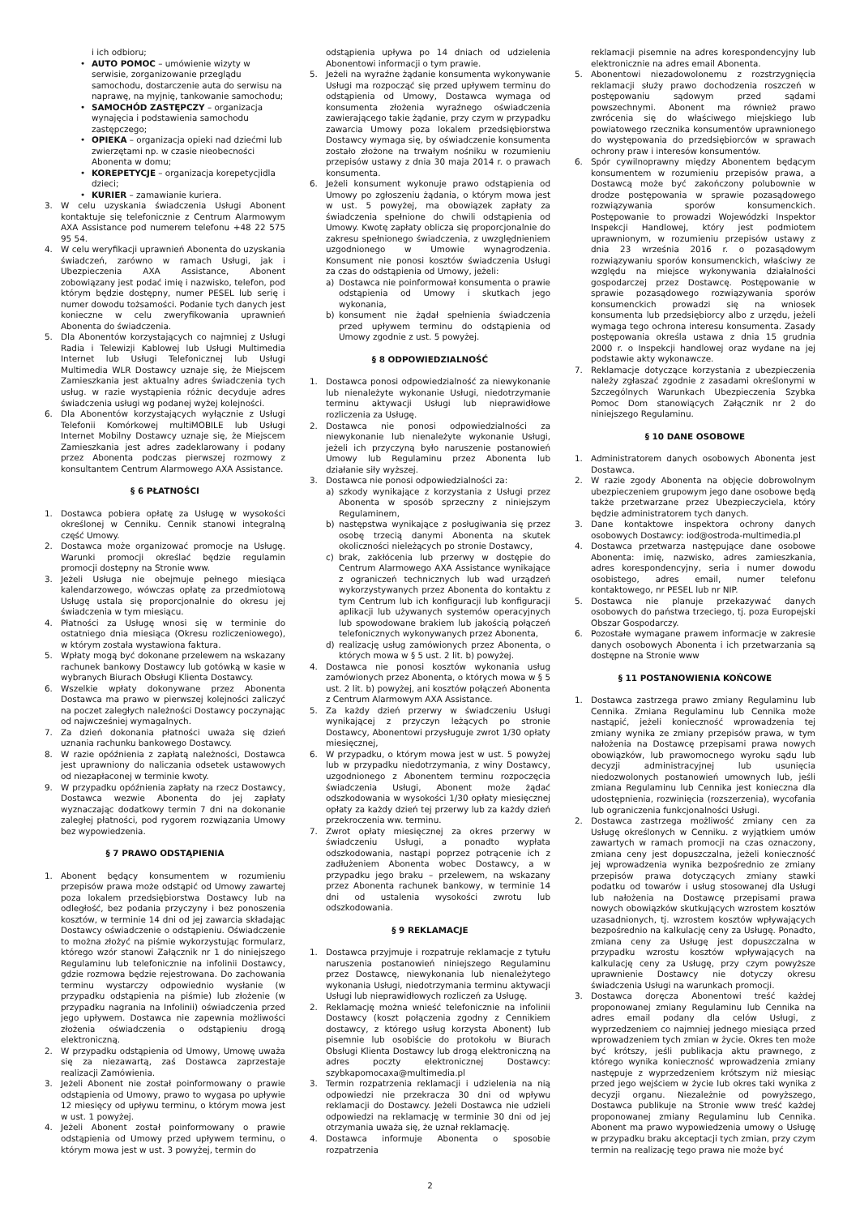i ich odbioru;
• AUTO POMOC – umówienie wizyty w serwisie, zorganizowanie przeglądu samochodu, dostarczenie auta do serwisu na naprawę, na myjnię, tankowanie samochodu;
• SAMOCHÓD ZASTĘPCZY – organizacja wynajęcia i podstawienia samochodu zastępczego;
• OPIEKA – organizacja opieki nad dziećmi lub zwierzętami np. w czasie nieobecności Abonenta w domu;
• KOREPETYCJE – organizacja korepetycjidla dzieci;
• KURIER – zamawianie kuriera.
3. W celu uzyskania świadczenia Usługi Abonent kontaktuje się telefonicznie z Centrum Alarmowym AXA Assistance pod numerem telefonu +48 22 575 95 54.
4. W celu weryfikacji uprawnień Abonenta do uzyskania świadczeń, zarówno w ramach Usługi, jak i Ubezpieczenia AXA Assistance, Abonent zobowiązany jest podać imię i nazwisko, telefon, pod którym będzie dostępny, numer PESEL lub serię i numer dowodu tożsamości. Podanie tych danych jest konieczne w celu zweryfikowania uprawnień Abonenta do świadczenia.
5. Dla Abonentów korzystających co najmniej z Usługi Radia i Telewizji Kablowej lub Usługi Multimedia Internet lub Usługi Telefonicznej lub Usługi Multimedia WLR Dostawcy uznaje się, że Miejscem Zamieszkania jest aktualny adres świadczenia tych usług. w razie wystąpienia różnic decyduje adres świadczenia usługi wg podanej wyżej kolejności.
6. Dla Abonentów korzystających wyłącznie z Usługi Telefonii Komórkowej multiMOBILE lub Usługi Internet Mobilny Dostawcy uznaje się, że Miejscem Zamieszkania jest adres zadeklarowany i podany przez Abonenta podczas pierwszej rozmowy z konsultantem Centrum Alarmowego AXA Assistance.
§ 6 PŁATNOŚCI
1. Dostawca pobiera opłatę za Usługę w wysokości określonej w Cenniku. Cennik stanowi integralną część Umowy.
2. Dostawca może organizować promocje na Usługę. Warunki promocji określać będzie regulamin promocji dostępny na Stronie www.
3. Jeżeli Usługa nie obejmuje pełnego miesiąca kalendarzowego, wówczas opłatę za przedmiotową Usługę ustala się proporcjonalnie do okresu jej świadczenia w tym miesiącu.
4. Płatności za Usługę wnosi się w terminie do ostatniego dnia miesiąca (Okresu rozliczeniowego), w którym została wystawiona faktura.
5. Wpłaty mogą być dokonane przelewem na wskazany rachunek bankowy Dostawcy lub gotówką w kasie w wybranych Biurach Obsługi Klienta Dostawcy.
6. Wszelkie wpłaty dokonywane przez Abonenta Dostawca ma prawo w pierwszej kolejności zaliczyć na poczet zaległych należności Dostawcy poczynając od najwcześniej wymagalnych.
7. Za dzień dokonania płatności uważa się dzień uznania rachunku bankowego Dostawcy.
8. W razie opóźnienia z zapłatą należności, Dostawca jest uprawniony do naliczania odsetek ustawowych od niezapłaconej w terminie kwoty.
9. W przypadku opóźnienia zapłaty na rzecz Dostawcy, Dostawca wezwie Abonenta do jej zapłaty wyznaczając dodatkowy termin 7 dni na dokonanie zaległej płatności, pod rygorem rozwiązania Umowy bez wypowiedzenia.
§ 7 PRAWO ODSTĄPIENIA
1. Abonent będący konsumentem w rozumieniu przepisów prawa może odstąpić od Umowy zawartej poza lokalem przedsiębiorstwa Dostawcy lub na odległość, bez podania przyczyny i bez ponoszenia kosztów, w terminie 14 dni od jej zawarcia składając Dostawcy oświadczenie o odstąpieniu. Oświadczenie to można złożyć na piśmie wykorzystując formularz, którego wzór stanowi Załącznik nr 1 do niniejszego Regulaminu lub telefonicznie na infolinii Dostawcy, gdzie rozmowa będzie rejestrowana. Do zachowania terminu wystarczy odpowiednio wysłanie (w przypadku odstąpienia na piśmie) lub złożenie (w przypadku nagrania na Infolinii) oświadczenia przed jego upływem. Dostawca nie zapewnia możliwości złożenia oświadczenia o odstąpieniu drogą elektroniczną.
2. W przypadku odstąpienia od Umowy, Umowę uważa się za niezawartą, zaś Dostawca zaprzestaje realizacji Zamówienia.
3. Jeżeli Abonent nie został poinformowany o prawie odstąpienia od Umowy, prawo to wygasa po upływie 12 miesięcy od upływu terminu, o którym mowa jest w ust. 1 powyżej.
4. Jeżeli Abonent został poinformowany o prawie odstąpienia od Umowy przed upływem terminu, o którym mowa jest w ust. 3 powyżej, termin do
odstąpienia upływa po 14 dniach od udzielenia Abonentowi informacji o tym prawie.
5. Jeżeli na wyraźne żądanie konsumenta wykonywanie Usługi ma rozpocząć się przed upływem terminu do odstąpienia od Umowy, Dostawca wymaga od konsumenta złożenia wyraźnego oświadczenia zawierającego takie żądanie, przy czym w przypadku zawarcia Umowy poza lokalem przedsiębiorstwa Dostawcy wymaga się, by oświadczenie konsumenta zostało złożone na trwałym nośniku w rozumieniu przepisów ustawy z dnia 30 maja 2014 r. o prawach konsumenta.
6. Jeżeli konsument wykonuje prawo odstąpienia od Umowy po zgłoszeniu żądania, o którym mowa jest w ust. 5 powyżej, ma obowiązek zapłaty za świadczenia spełnione do chwili odstąpienia od Umowy. Kwotę zapłaty oblicza się proporcjonalnie do zakresu spełnionego świadczenia, z uwzględnieniem uzgodnionego w Umowie wynagrodzenia. Konsument nie ponosi kosztów świadczenia Usługi za czas do odstąpienia od Umowy, jeżeli:
a) Dostawca nie poinformował konsumenta o prawie odstąpienia od Umowy i skutkach jego wykonania,
b) konsument nie żądał spełnienia świadczenia przed upływem terminu do odstąpienia od Umowy zgodnie z ust. 5 powyżej.
§ 8 ODPOWIEDZIALNOŚĆ
1. Dostawca ponosi odpowiedzialność za niewykonanie lub nienależyte wykonanie Usługi, niedotrzymanie terminu aktywacji Usługi lub nieprawidłowe rozliczenia za Usługę.
2. Dostawca nie ponosi odpowiedzialności za niewykonanie lub nienależyte wykonanie Usługi, jeżeli ich przyczyną było naruszenie postanowień Umowy lub Regulaminu przez Abonenta lub działanie siły wyższej.
3. Dostawca nie ponosi odpowiedzialności za:
a) szkody wynikające z korzystania z Usługi przez Abonenta w sposób sprzeczny z niniejszym Regulaminem,
b) następstwa wynikające z posługiwania się przez osobę trzecią danymi Abonenta na skutek okoliczności nieleżących po stronie Dostawcy,
c) brak, zakłócenia lub przerwy w dostępie do Centrum Alarmowego AXA Assistance wynikające z ograniczeń technicznych lub wad urządzeń wykorzystywanych przez Abonenta do kontaktu z tym Centrum lub ich konfiguracji lub konfiguracji aplikacji lub używanych systemów operacyjnych lub spowodowane brakiem lub jakością połączeń telefonicznych wykonywanych przez Abonenta,
d) realizację usług zamówionych przez Abonenta, o których mowa w § 5 ust. 2 lit. b) powyżej.
4. Dostawca nie ponosi kosztów wykonania usług zamówionych przez Abonenta, o których mowa w § 5 ust. 2 lit. b) powyżej, ani kosztów połączeń Abonenta z Centrum Alarmowym AXA Assistance.
5. Za każdy dzień przerwy w świadczeniu Usługi wynikającej z przyczyn leżących po stronie Dostawcy, Abonentowi przysługuje zwrot 1/30 opłaty miesięcznej,
6. W przypadku, o którym mowa jest w ust. 5 powyżej lub w przypadku niedotrzymania, z winy Dostawcy, uzgodnionego z Abonentem terminu rozpoczęcia świadczenia Usługi, Abonent może żądać odszkodowania w wysokości 1/30 opłaty miesięcznej opłaty za każdy dzień tej przerwy lub za każdy dzień przekroczenia ww. terminu.
7. Zwrot opłaty miesięcznej za okres przerwy w świadczeniu Usługi, a ponadto wypłata odszkodowania, nastąpi poprzez potrącenie ich z zadłużeniem Abonenta wobec Dostawcy, a w przypadku jego braku – przelewem, na wskazany przez Abonenta rachunek bankowy, w terminie 14 dni od ustalenia wysokości zwrotu lub odszkodowania.
§ 9 REKLAMACJE
1. Dostawca przyjmuje i rozpatruje reklamacje z tytułu naruszenia postanowień niniejszego Regulaminu przez Dostawcę, niewykonania lub nienależytego wykonania Usługi, niedotrzymania terminu aktywacji Usługi lub nieprawidłowych rozliczeń za Usługę.
2. Reklamację można wnieść telefonicznie na infolinii Dostawcy (koszt połączenia zgodny z Cennikiem dostawcy, z którego usług korzysta Abonent) lub pisemnie lub osobiście do protokołu w Biurach Obsługi Klienta Dostawcy lub drogą elektroniczną na adres poczty elektronicznej Dostawcy: szybkapomocaxa@multimedia.pl
3. Termin rozpatrzenia reklamacji i udzielenia na nią odpowiedzi nie przekracza 30 dni od wpływu reklamacji do Dostawcy. Jeżeli Dostawca nie udzieli odpowiedzi na reklamację w terminie 30 dni od jej otrzymania uważa się, że uznał reklamację.
4. Dostawca informuje Abonenta o sposobie rozpatrzenia
reklamacji pisemnie na adres korespondencyjny lub elektronicznie na adres email Abonenta.
5. Abonentowi niezadowolonemu z rozstrzygnięcia reklamacji służy prawo dochodzenia roszczeń w postępowaniu sądowym przed sądami powszechnymi. Abonent ma również prawo zwrócenia się do właściwego miejskiego lub powiatowego rzecznika konsumentów uprawnionego do występowania do przedsiębiorców w sprawach ochrony praw i interesów konsumentów.
6. Spór cywilnoprawny między Abonentem będącym konsumentem w rozumieniu przepisów prawa, a Dostawcą może być zakończony polubownie w drodze postępowania w sprawie pozasądowego rozwiązywania sporów konsumenckich. Postępowanie to prowadzi Wojewódzki Inspektor Inspekcji Handlowej, który jest podmiotem uprawnionym, w rozumieniu przepisów ustawy z dnia 23 września 2016 r. o pozasądowym rozwiązywaniu sporów konsumenckich, właściwy ze względu na miejsce wykonywania działalności gospodarczej przez Dostawcę. Postępowanie w sprawie pozasądowego rozwiązywania sporów konsumenckich prowadzi się na wniosek konsumenta lub przedsiębiorcy albo z urzędu, jeżeli wymaga tego ochrona interesu konsumenta. Zasady postępowania określa ustawa z dnia 15 grudnia 2000 r. o Inspekcji handlowej oraz wydane na jej podstawie akty wykonawcze.
7. Reklamacje dotyczące korzystania z ubezpieczenia należy zgłaszać zgodnie z zasadami określonymi w Szczególnych Warunkach Ubezpieczenia Szybka Pomoc Dom stanowiących Załącznik nr 2 do niniejszego Regulaminu.
§ 10 DANE OSOBOWE
1. Administratorem danych osobowych Abonenta jest Dostawca.
2. W razie zgody Abonenta na objęcie dobrowolnym ubezpieczeniem grupowym jego dane osobowe będą także przetwarzane przez Ubezpieczyciela, który będzie administratorem tych danych.
3. Dane kontaktowe inspektora ochrony danych osobowych Dostawcy: iod@ostroda-multimedia.pl
4. Dostawca przetwarza następujące dane osobowe Abonenta: imię, nazwisko, adres zamieszkania, adres korespondencyjny, seria i numer dowodu osobistego, adres email, numer telefonu kontaktowego, nr PESEL lub nr NIP.
5. Dostawca nie planuje przekazywać danych osobowych do państwa trzeciego, tj. poza Europejski Obszar Gospodarczy.
6. Pozostałe wymagane prawem informacje w zakresie danych osobowych Abonenta i ich przetwarzania są dostępne na Stronie www
§ 11 POSTANOWIENIA KOŃCOWE
1. Dostawca zastrzega prawo zmiany Regulaminu lub Cennika. Zmiana Regulaminu lub Cennika może nastąpić, jeżeli konieczność wprowadzenia tej zmiany wynika ze zmiany przepisów prawa, w tym nałożenia na Dostawcę przepisami prawa nowych obowiązków, lub prawomocnego wyroku sądu lub decyzji administracyjnej lub usunięcia niedozwolonych postanowień umownych lub, jeśli zmiana Regulaminu lub Cennika jest konieczna dla udostępnienia, rozwinięcia (rozszerzenia), wycofania lub ograniczenia funkcjonalności Usługi.
2. Dostawca zastrzega możliwość zmiany cen za Usługę określonych w Cenniku. z wyjątkiem umów zawartych w ramach promocji na czas oznaczony, zmiana ceny jest dopuszczalna, jeżeli konieczność jej wprowadzenia wynika bezpośrednio ze zmiany przepisów prawa dotyczących zmiany stawki podatku od towarów i usług stosowanej dla Usługi lub nałożenia na Dostawcę przepisami prawa nowych obowiązków skutkujących wzrostem kosztów uzasadnionych, tj. wzrostem kosztów wpływających bezpośrednio na kalkulację ceny za Usługę. Ponadto, zmiana ceny za Usługę jest dopuszczalna w przypadku wzrostu kosztów wpływających na kalkulację ceny za Usługę, przy czym powyższe uprawnienie Dostawcy nie dotyczy okresu świadczenia Usługi na warunkach promocji.
3. Dostawca doręcza Abonentowi treść każdej proponowanej zmiany Regulaminu lub Cennika na adres email podany dla celów Usługi, z wyprzedzeniem co najmniej jednego miesiąca przed wprowadzeniem tych zmian w życie. Okres ten może być krótszy, jeśli publikacja aktu prawnego, z którego wynika konieczność wprowadzenia zmiany następuje z wyprzedzeniem krótszym niż miesiąc przed jego wejściem w życie lub okres taki wynika z decyzji organu. Niezależnie od powyższego, Dostawca publikuje na Stronie www treść każdej proponowanej zmiany Regulaminu lub Cennika. Abonent ma prawo wypowiedzenia umowy o Usługę w przypadku braku akceptacji tych zmian, przy czym termin na realizację tego prawa nie może być
2